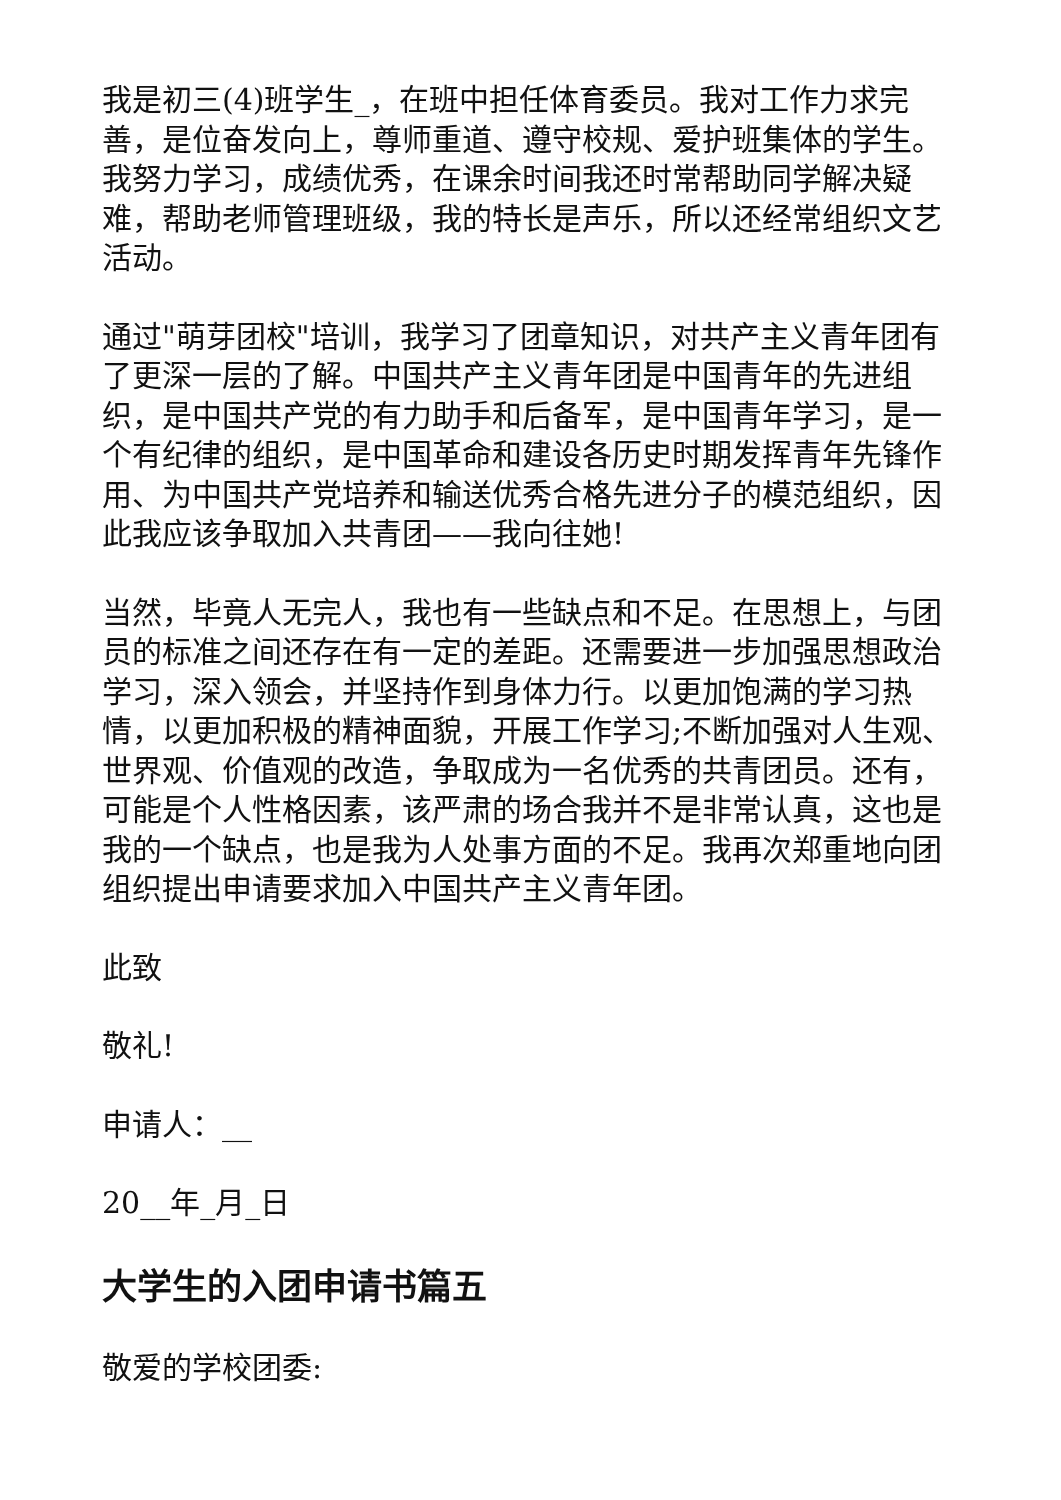我是初三(4)班学生_，在班中担任体育委员。我对工作力求完善，是位奋发向上，尊师重道、遵守校规、爱护班集体的学生。我努力学习，成绩优秀，在课余时间我还时常帮助同学解决疑难，帮助老师管理班级，我的特长是声乐，所以还经常组织文艺活动。
通过"萌芽团校"培训，我学习了团章知识，对共产主义青年团有了更深一层的了解。中国共产主义青年团是中国青年的先进组织，是中国共产党的有力助手和后备军，是中国青年学习，是一个有纪律的组织，是中国革命和建设各历史时期发挥青年先锋作用、为中国共产党培养和输送优秀合格先进分子的模范组织，因此我应该争取加入共青团——我向往她!
当然，毕竟人无完人，我也有一些缺点和不足。在思想上，与团员的标准之间还存在有一定的差距。还需要进一步加强思想政治学习，深入领会，并坚持作到身体力行。以更加饱满的学习热情，以更加积极的精神面貌，开展工作学习;不断加强对人生观、世界观、价值观的改造，争取成为一名优秀的共青团员。还有，可能是个人性格因素，该严肃的场合我并不是非常认真，这也是我的一个缺点，也是我为人处事方面的不足。我再次郑重地向团组织提出申请要求加入中国共产主义青年团。
此致
敬礼!
申请人：__
20__年_月_日
大学生的入团申请书篇五
敬爱的学校团委: